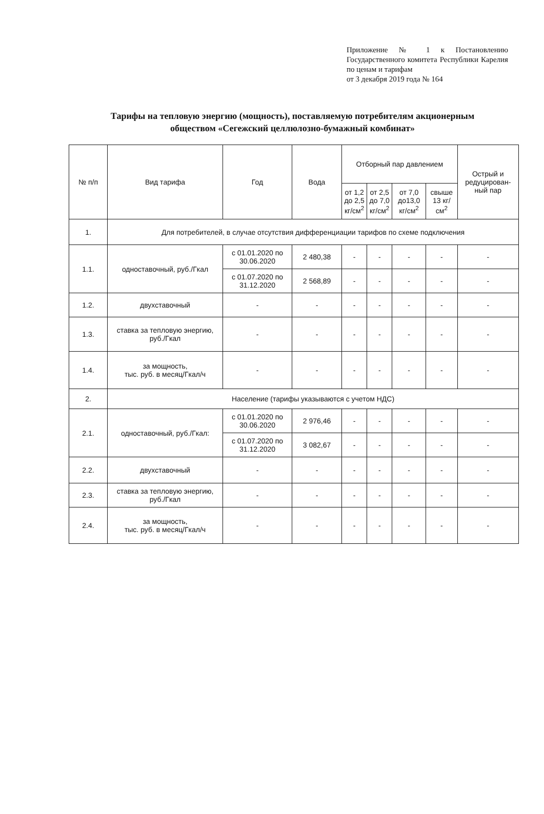Приложение № 1 к Постановлению Государственного комитета Республики Карелия по ценам и тарифам
от 3 декабря 2019 года № 164
Тарифы на тепловую энергию (мощность), поставляемую потребителям акционерным обществом «Сегежский целлюлозно-бумажный комбинат»
| № п/п | Вид тарифа | Год | Вода | Отборный пар давлением | | | | Острый и редуцирован-ный пар |
| --- | --- | --- | --- | --- | --- | --- | --- | --- |
| | | | | от 1,2 до 2,5 кг/см<sup>2</sup> | от 2,5 до 7,0 кг/см<sup>2</sup> | от 7,0 до13,0 кг/см<sup>2</sup> | свыше 13 кг/см<sup>2</sup> | |
| 1. | Для потребителей, в случае отсутствия дифференциации тарифов по схеме подключения | | | | | | | |
| 1.1. | одноставочный, руб./Гкал | с 01.01.2020 по 30.06.2020 | 2 480,38 | - | - | - | - | - |
| | | с 01.07.2020 по 31.12.2020 | 2 568,89 | - | - | - | - | - |
| 1.2. | двухставочный | - | - | - | - | - | - | - |
| 1.3. | ставка за тепловую энергию, руб./Гкал | - | - | - | - | - | - | - |
| 1.4. | за мощность, тыс. руб. в месяц/Гкал/ч | - | - | - | - | - | - | - |
| 2. | Население (тарифы указываются с учетом НДС) | | | | | | | |
| 2.1. | одноставочный, руб./Гкал: | с 01.01.2020 по 30.06.2020 | 2 976,46 | - | - | - | - | - |
| | | с 01.07.2020 по 31.12.2020 | 3 082,67 | - | - | - | - | - |
| 2.2. | двухставочный | - | - | - | - | - | - | - |
| 2.3. | ставка за тепловую энергию, руб./Гкал | - | - | - | - | - | - | - |
| 2.4. | за мощность, тыс. руб. в месяц/Гкал/ч | - | - | - | - | - | - | - |